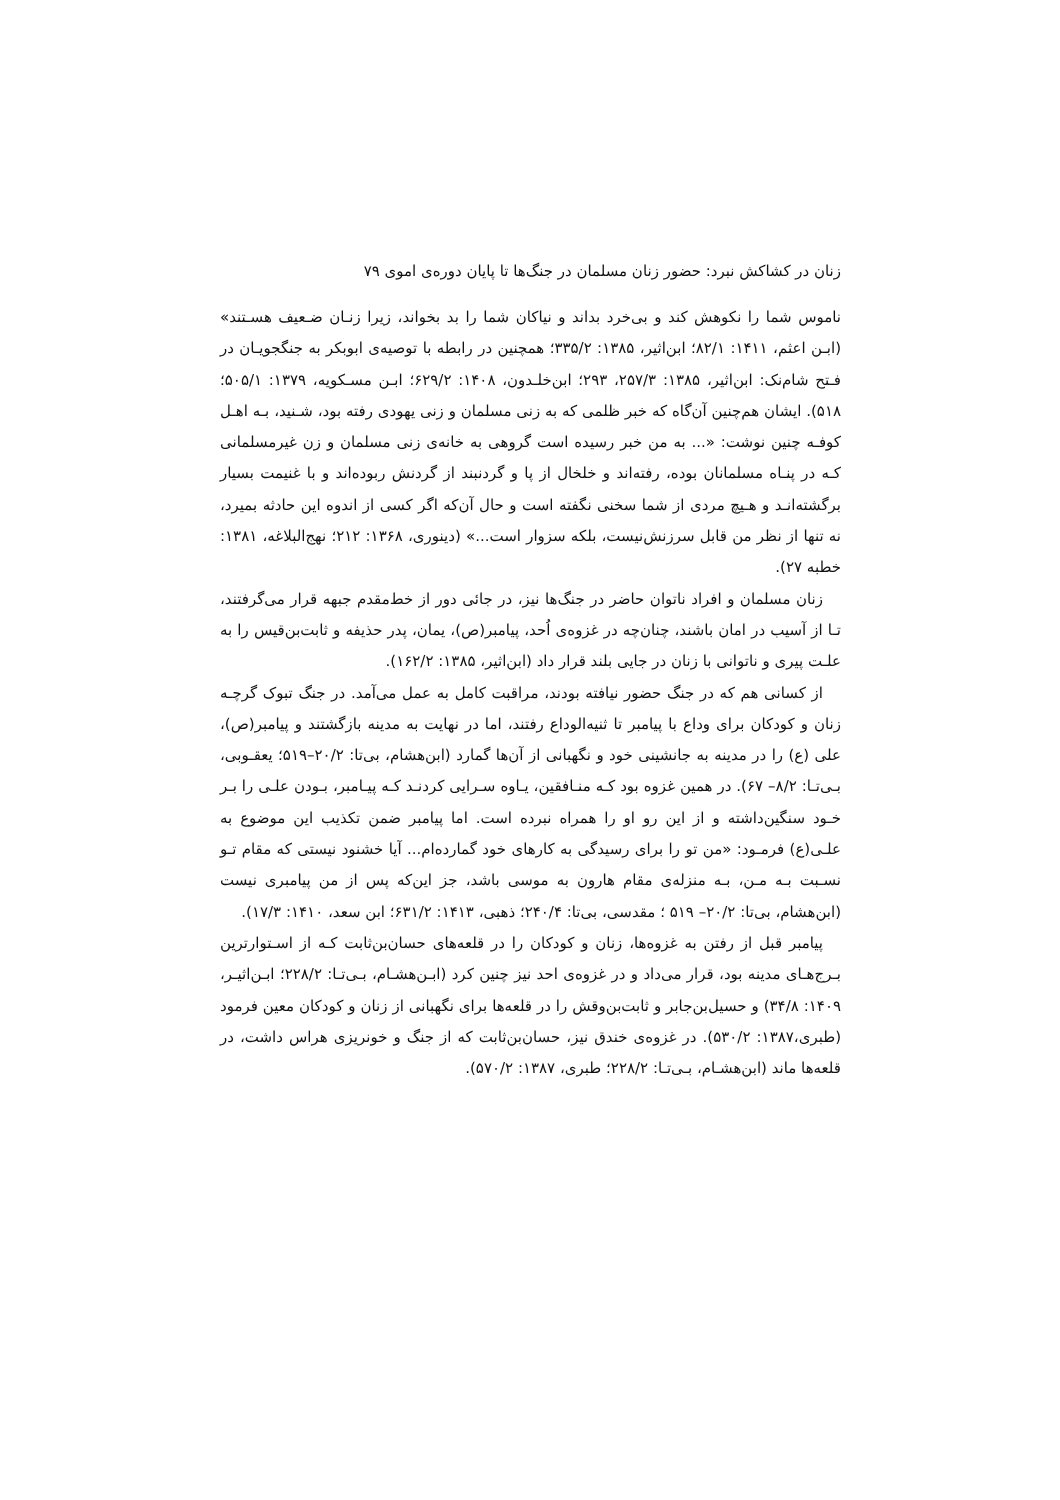زنان در کشاکش نبرد: حضور زنان مسلمان در جنگ‌ها تا پایان دوره‌ی اموی ۷۹
ناموس شما را نکوهش کند و بی‌خرد بداند و نیاکان شما را بد بخواند، زیرا زنـان ضـعیف هسـتند» (ابـن اعثم، ۱۴۱۱: ۸۲/۱؛ ابن‌اثیر، ۱۳۸۵: ۳۳۵/۲؛ همچنین در رابطه با توصیه‌ی ابوبکر به جنگجویـان در فـتح شام‌نک: ابن‌اثیر، ۱۳۸۵: ۲۵۷/۳، ۲۹۳؛ ابن‌خلـدون، ۱۴۰۸: ۶۲۹/۲؛ ابـن مسـکویه، ۱۳۷۹: ۵۰۵/۱؛ ۵۱۸). ایشان هم‌چنین آن‌گاه که خبر ظلمی که به زنی مسلمان و زنی یهودی رفته بود، شـنید، بـه اهـل کوفـه چنین نوشت: «... به من خبر رسیده است گروهی به خانه‌ی زنی مسلمان و زن غیرمسلمانی کـه در پنـاه مسلمانان بوده، رفته‌اند و خلخال از پا و گردنبند از گردنش ربوده‌اند و با غنیمت بسیار برگشته‌انـد و هـیچ مردی از شما سخنی نگفته است و حال آن‌که اگر کسی از اندوه این حادثه بمیرد، نه تنها از نظر من قابل سرزنش‌نیست، بلکه سزوار است...» (دینوری، ۱۳۶۸: ۲۱۲؛ نهج‌البلاغه، ۱۳۸۱: خطبه ۲۷).
زنان مسلمان و افراد ناتوان حاضر در جنگ‌ها نیز، در جائی دور از خط‌مقدم جبهه قرار می‌گرفتند، تـا از آسیب در امان باشند، چنان‌چه در غزوه‌ی اُحد، پیامبر(ص)، یمان، پدر حذیفه و ثابت‌بن‌قیس را به علـت پیری و ناتوانی با زنان در جایی بلند قرار داد (ابن‌اثیر، ۱۳۸۵: ۱۶۲/۲).
از کسانی هم که در جنگ حضور نیافته بودند، مراقبت کامل به عمل می‌آمد. در جنگ تبوک گرچـه زنان و کودکان برای وداع با پیامبر تا ثنیه‌الوداع رفتند، اما در نهایت به مدینه بازگشتند و پیامبر(ص)، علی (ع) را در مدینه به جانشینی خود و نگهبانی از آن‌ها گمارد (ابن‌هشام، بی‌تا: ۲۰/۲–۵۱۹؛ یعقـوبی، بـی‌تـا: ۸/۲– ۶۷). در همین غزوه بود کـه منـافقین، یـاوه سـرایی کردنـد کـه پیـامبر، بـودن علـی را بـر خـود سنگین‌داشته و از این رو او را همراه نبرده است. اما پیامبر ضمن تکذیب این موضوع به علـی(ع) فرمـود: «من تو را برای رسیدگی به کارهای خود گمارده‌ام... آیا خشنود نیستی که مقام تـو نسـبت بـه مـن، بـه منزله‌ی مقام هارون به موسی باشد، جز این‌که پس از من پیامبری نیست (ابن‌هشام، بی‌تا: ۲۰/۲– ۵۱۹ ؛ مقدسی، بی‌تا: ۲۴۰/۴؛ ذهبی، ۱۴۱۳: ۶۳۱/۲؛ ابن سعد، ۱۴۱۰: ۱۷/۳).
پیامبر قبل از رفتن به غزوه‌ها، زنان و کودکان را در قلعه‌های حسان‌بن‌ثابت کـه از اسـتوارترین بـرج‌هـای مدینه بود، قرار می‌داد و در غزوه‌ی احد نیز چنین کرد (ابـن‌هشـام، بـی‌تـا: ۲۲۸/۲؛ ابـن‌اثیـر، ۱۴۰۹: ۳۴/۸) و حسیل‌بن‌جابر و ثابت‌بن‌وقش را در قلعه‌ها برای نگهبانی از زنان و کودکان معین فرمود (طبری،۱۳۸۷: ۵۳۰/۲). در غزوه‌ی خندق نیز، حسان‌بن‌ثابت که از جنگ و خونریزی هراس داشت، در قلعه‌ها ماند (ابن‌هشـام، بـی‌تـا: ۲۲۸/۲؛ طبری، ۱۳۸۷: ۵۷۰/۲).